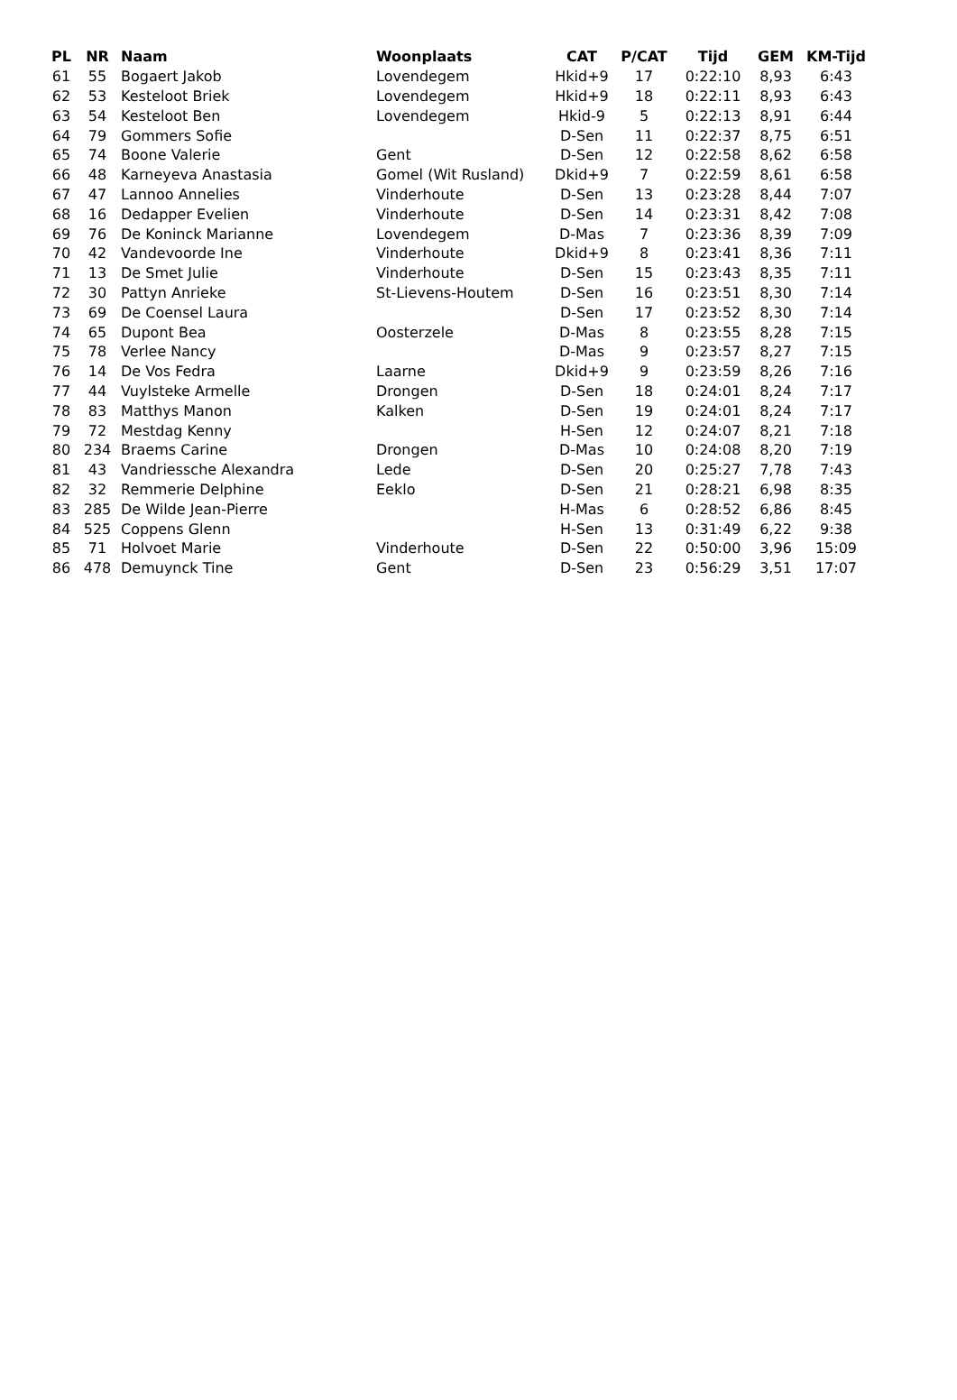| PL | NR | Naam | Woonplaats | CAT | P/CAT | Tijd | GEM | KM-Tijd |
| --- | --- | --- | --- | --- | --- | --- | --- | --- |
| 61 | 55 | Bogaert Jakob | Lovendegem | Hkid+9 | 17 | 0:22:10 | 8,93 | 6:43 |
| 62 | 53 | Kesteloot Briek | Lovendegem | Hkid+9 | 18 | 0:22:11 | 8,93 | 6:43 |
| 63 | 54 | Kesteloot Ben | Lovendegem | Hkid-9 | 5 | 0:22:13 | 8,91 | 6:44 |
| 64 | 79 | Gommers Sofie | | D-Sen | 11 | 0:22:37 | 8,75 | 6:51 |
| 65 | 74 | Boone Valerie | Gent | D-Sen | 12 | 0:22:58 | 8,62 | 6:58 |
| 66 | 48 | Karneyeva Anastasia | Gomel (Wit Rusland) | Dkid+9 | 7 | 0:22:59 | 8,61 | 6:58 |
| 67 | 47 | Lannoo Annelies | Vinderhoute | D-Sen | 13 | 0:23:28 | 8,44 | 7:07 |
| 68 | 16 | Dedapper Evelien | Vinderhoute | D-Sen | 14 | 0:23:31 | 8,42 | 7:08 |
| 69 | 76 | De Koninck Marianne | Lovendegem | D-Mas | 7 | 0:23:36 | 8,39 | 7:09 |
| 70 | 42 | Vandevoorde Ine | Vinderhoute | Dkid+9 | 8 | 0:23:41 | 8,36 | 7:11 |
| 71 | 13 | De Smet Julie | Vinderhoute | D-Sen | 15 | 0:23:43 | 8,35 | 7:11 |
| 72 | 30 | Pattyn Anrieke | St-Lievens-Houtem | D-Sen | 16 | 0:23:51 | 8,30 | 7:14 |
| 73 | 69 | De Coensel Laura | | D-Sen | 17 | 0:23:52 | 8,30 | 7:14 |
| 74 | 65 | Dupont Bea | Oosterzele | D-Mas | 8 | 0:23:55 | 8,28 | 7:15 |
| 75 | 78 | Verlee Nancy | | D-Mas | 9 | 0:23:57 | 8,27 | 7:15 |
| 76 | 14 | De Vos Fedra | Laarne | Dkid+9 | 9 | 0:23:59 | 8,26 | 7:16 |
| 77 | 44 | Vuylsteke Armelle | Drongen | D-Sen | 18 | 0:24:01 | 8,24 | 7:17 |
| 78 | 83 | Matthys Manon | Kalken | D-Sen | 19 | 0:24:01 | 8,24 | 7:17 |
| 79 | 72 | Mestdag Kenny | | H-Sen | 12 | 0:24:07 | 8,21 | 7:18 |
| 80 | 234 | Braems Carine | Drongen | D-Mas | 10 | 0:24:08 | 8,20 | 7:19 |
| 81 | 43 | Vandriessche Alexandra | Lede | D-Sen | 20 | 0:25:27 | 7,78 | 7:43 |
| 82 | 32 | Remmerie Delphine | Eeklo | D-Sen | 21 | 0:28:21 | 6,98 | 8:35 |
| 83 | 285 | De Wilde Jean-Pierre | | H-Mas | 6 | 0:28:52 | 6,86 | 8:45 |
| 84 | 525 | Coppens Glenn | | H-Sen | 13 | 0:31:49 | 6,22 | 9:38 |
| 85 | 71 | Holvoet Marie | Vinderhoute | D-Sen | 22 | 0:50:00 | 3,96 | 15:09 |
| 86 | 478 | Demuynck Tine | Gent | D-Sen | 23 | 0:56:29 | 3,51 | 17:07 |